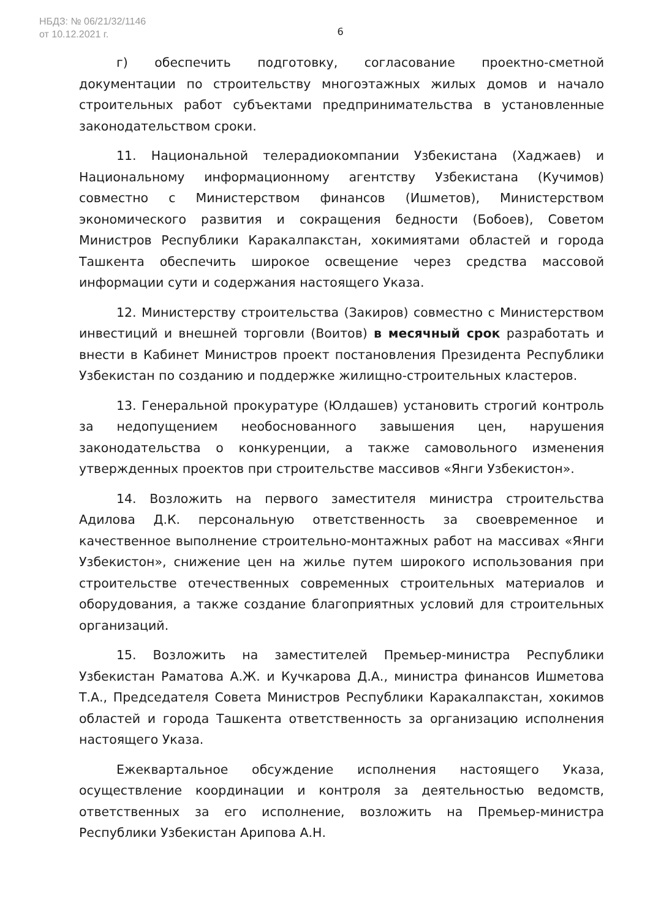НБДЗ: № 06/21/32/1146
от 10.12.2021 г.
6
г) обеспечить подготовку, согласование проектно-сметной документации по строительству многоэтажных жилых домов и начало строительных работ субъектами предпринимательства в установленные законодательством сроки.
11. Национальной телерадиокомпании Узбекистана (Хаджаев) и Национальному информационному агентству Узбекистана (Кучимов) совместно с Министерством финансов (Ишметов), Министерством экономического развития и сокращения бедности (Бобоев), Советом Министров Республики Каракалпакстан, хокимиятами областей и города Ташкента обеспечить широкое освещение через средства массовой информации сути и содержания настоящего Указа.
12. Министерству строительства (Закиров) совместно с Министерством инвестиций и внешней торговли (Воитов) в месячный срок разработать и внести в Кабинет Министров проект постановления Президента Республики Узбекистан по созданию и поддержке жилищно-строительных кластеров.
13. Генеральной прокуратуре (Юлдашев) установить строгий контроль за недопущением необоснованного завышения цен, нарушения законодательства о конкуренции, а также самовольного изменения утвержденных проектов при строительстве массивов «Янги Узбекистон».
14. Возложить на первого заместителя министра строительства Адилова Д.К. персональную ответственность за своевременное и качественное выполнение строительно-монтажных работ на массивах «Янги Узбекистон», снижение цен на жилье путем широкого использования при строительстве отечественных современных строительных материалов и оборудования, а также создание благоприятных условий для строительных организаций.
15. Возложить на заместителей Премьер-министра Республики Узбекистан Раматова А.Ж. и Кучкарова Д.А., министра финансов Ишметова Т.А., Председателя Совета Министров Республики Каракалпакстан, хокимов областей и города Ташкента ответственность за организацию исполнения настоящего Указа.
Ежеквартальное обсуждение исполнения настоящего Указа, осуществление координации и контроля за деятельностью ведомств, ответственных за его исполнение, возложить на Премьер-министра Республики Узбекистан Арипова А.Н.